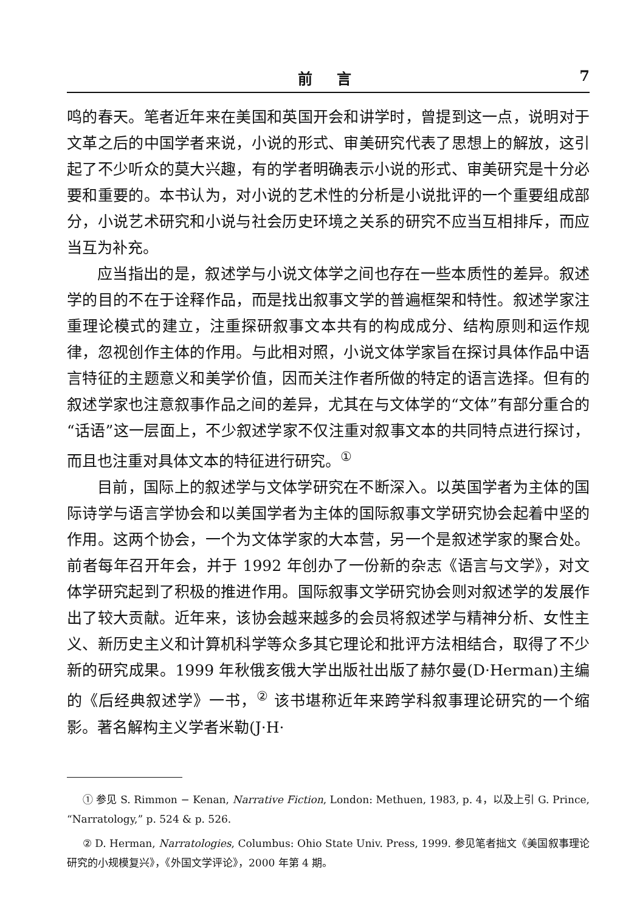前言 7
鸣的春天。笔者近年来在美国和英国开会和讲学时，曾提到这一点，说明对于文革之后的中国学者来说，小说的形式、审美研究代表了思想上的解放，这引起了不少听众的莫大兴趣，有的学者明确表示小说的形式、审美研究是十分必要和重要的。本书认为，对小说的艺术性的分析是小说批评的一个重要组成部分，小说艺术研究和小说与社会历史环境之关系的研究不应当互相排斥，而应当互为补充。
应当指出的是，叙述学与小说文体学之间也存在一些本质性的差异。叙述学的目的不在于诠释作品，而是找出叙事文学的普遍框架和特性。叙述学家注重理论模式的建立，注重探研叙事文本共有的构成成分、结构原则和运作规律，忽视创作主体的作用。与此相对照，小说文体学家旨在探讨具体作品中语言特征的主题意义和美学价值，因而关注作者所做的特定的语言选择。但有的叙述学家也注意叙事作品之间的差异，尤其在与文体学的“文体”有部分重合的“话语”这一层面上，不少叙述学家不仅注重对叙事文本的共同特点进行探讨，而且也注重对具体文本的特征进行研究。<sup>①</sup>
目前，国际上的叙述学与文体学研究在不断深入。以英国学者为主体的国际诗学与语言学协会和以美国学者为主体的国际叙事文学研究协会起着中坚的作用。这两个协会，一个为文体学家的大本营，另一个是叙述学家的聚合处。前者每年召开年会，并于 1992 年创办了一份新的杂志《语言与文学》，对文体学研究起到了积极的推进作用。国际叙事文学研究协会则对叙述学的发展作出了较大贡献。近年来，该协会越来越多的会员将叙述学与精神分析、女性主义、新历史主义和计算机科学等众多其它理论和批评方法相结合，取得了不少新的研究成果。1999 年秋俄亥俄大学出版社出版了赫尔曼(D·Herman)主编的《后经典叙述学》一书，<sup>②</sup> 该书堪称近年来跨学科叙事理论研究的一个缩影。著名解构主义学者米勒(J·H·
① 参见 S. Rimmon − Kenan, Narrative Fiction, London: Methuen, 1983, p. 4，以及上引 G. Prince, “Narratology,” p. 524 & p. 526.
② D. Herman, Narratologies, Columbus: Ohio State Univ. Press, 1999. 参见笔者拙文《美国叙事理论研究的小规模复兴》，《外国文学评论》，2000 年第 4 期。